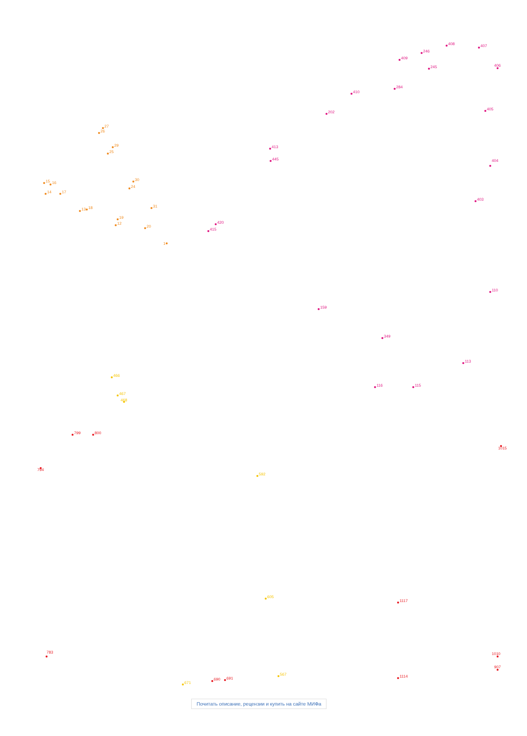408
407
246
409
406
245
410
284
202
413
445
405
404
403
420
415
110
159
349
113
116
115
27
26
29
25
15
16
14
17
30
24
13
18
31
19
12
20
1
466
467
468
592
605
567
671
799
800
794
1015
1010
907
783
690
691
1114
1117
Почитать описание, рецензии и купить на сайте МИФа